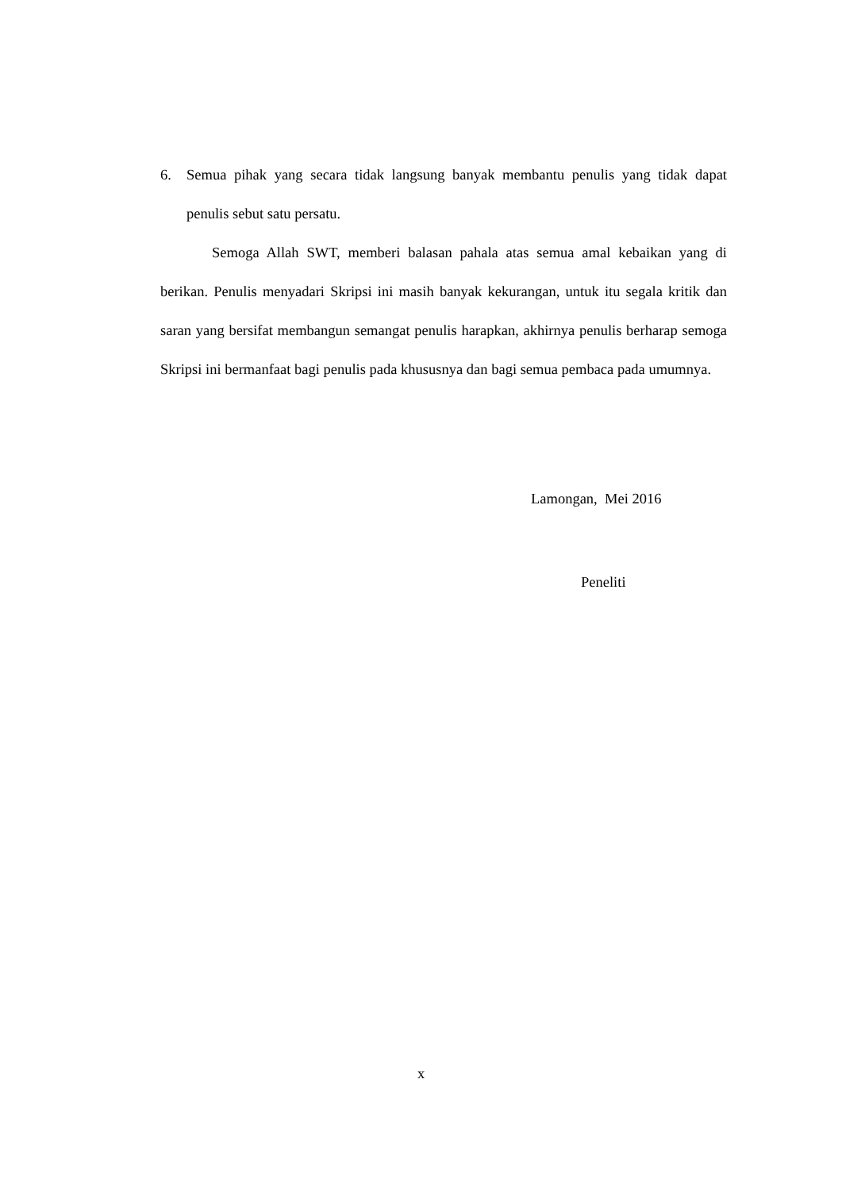6. Semua pihak yang secara tidak langsung banyak membantu penulis yang tidak dapat penulis sebut satu persatu.
Semoga Allah SWT, memberi balasan pahala atas semua amal kebaikan yang di berikan. Penulis menyadari Skripsi ini masih banyak kekurangan, untuk itu segala kritik dan saran yang bersifat membangun semangat penulis harapkan, akhirnya penulis berharap semoga Skripsi ini bermanfaat bagi penulis pada khususnya dan bagi semua pembaca pada umumnya.
Lamongan, Mei 2016
Peneliti
x